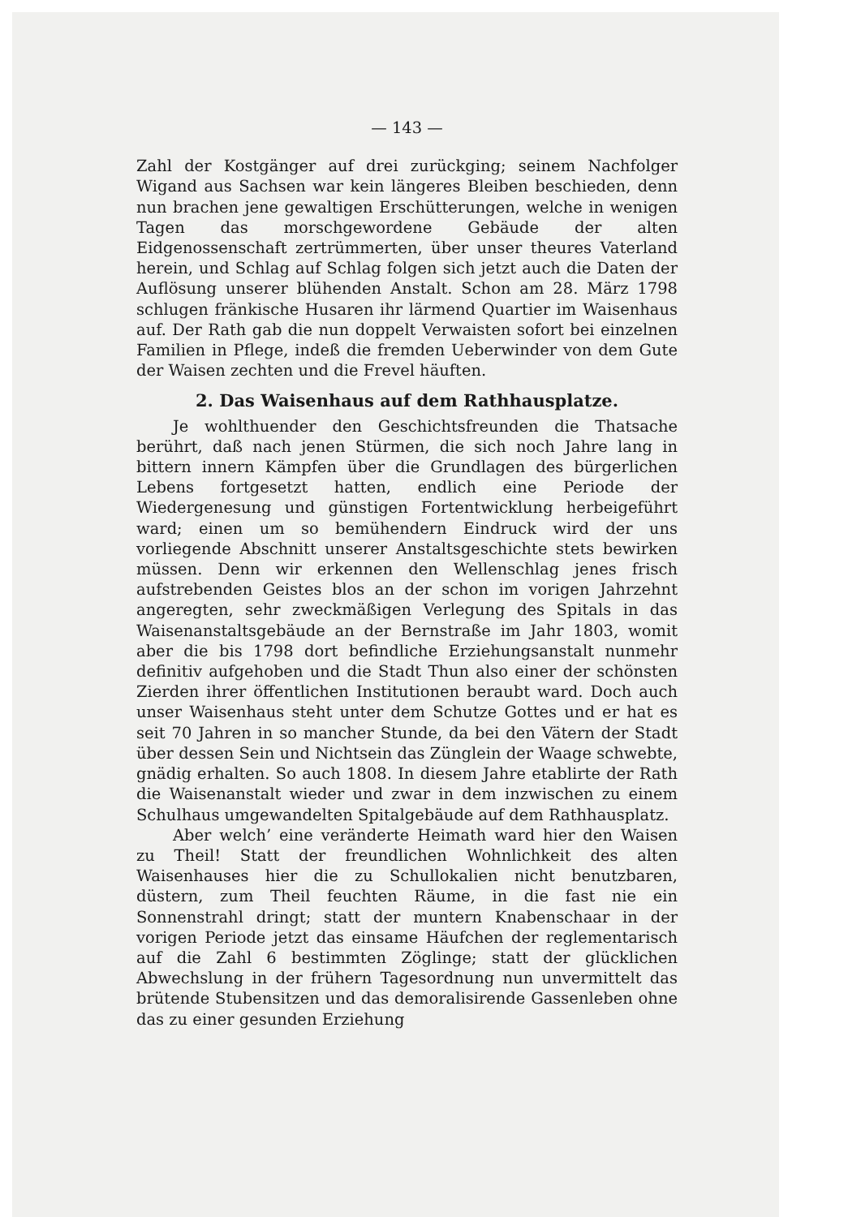— 143 —
Zahl der Kostgänger auf drei zurückging; seinem Nachfolger Wigand aus Sachsen war kein längeres Bleiben beschieden, denn nun brachen jene gewaltigen Erschütterungen, welche in wenigen Tagen das morschgewordene Gebäude der alten Eidgenossenschaft zertrümmerten, über unser theures Vaterland herein, und Schlag auf Schlag folgen sich jetzt auch die Daten der Auflösung unserer blühenden Anstalt. Schon am 28. März 1798 schlugen fränkische Husaren ihr lärmend Quartier im Waisenhaus auf. Der Rath gab die nun doppelt Verwaisten sofort bei einzelnen Familien in Pflege, indeß die fremden Ueberwinder von dem Gute der Waisen zechten und die Frevel häuften.
2. Das Waisenhaus auf dem Rathhausplatze.
Je wohlthuender den Geschichtsfreunden die Thatsache berührt, daß nach jenen Stürmen, die sich noch Jahre lang in bittern innern Kämpfen über die Grundlagen des bürgerlichen Lebens fortgesetzt hatten, endlich eine Periode der Wiedergenesung und günstigen Fortentwicklung herbeigeführt ward; einen um so bemühendern Eindruck wird der uns vorliegende Abschnitt unserer Anstaltsgeschichte stets bewirken müssen. Denn wir erkennen den Wellenschlag jenes frisch aufstrebenden Geistes blos an der schon im vorigen Jahrzehnt angeregten, sehr zweckmäßigen Verlegung des Spitals in das Waisenanstaltsgebäude an der Bernstraße im Jahr 1803, womit aber die bis 1798 dort befindliche Erziehungsanstalt nunmehr definitiv aufgehoben und die Stadt Thun also einer der schönsten Zierden ihrer öffentlichen Institutionen beraubt ward. Doch auch unser Waisenhaus steht unter dem Schutze Gottes und er hat es seit 70 Jahren in so mancher Stunde, da bei den Vätern der Stadt über dessen Sein und Nichtsein das Zünglein der Waage schwebte, gnädig erhalten. So auch 1808. In diesem Jahre etablirte der Rath die Waisenanstalt wieder und zwar in dem inzwischen zu einem Schulhaus umgewandelten Spitalgebäude auf dem Rathhausplatz.
Aber welch’ eine veränderte Heimath ward hier den Waisen zu Theil! Statt der freundlichen Wohnlichkeit des alten Waisenhauses hier die zu Schullokalien nicht benutzbaren, düstern, zum Theil feuchten Räume, in die fast nie ein Sonnenstrahl dringt; statt der muntern Knabenschaar in der vorigen Periode jetzt das einsame Häufchen der reglementarisch auf die Zahl 6 bestimmten Zöglinge; statt der glücklichen Abwechslung in der frühern Tagesordnung nun unvermittelt das brütende Stubensitzen und das demoralisirende Gassenleben ohne das zu einer gesunden Erziehung